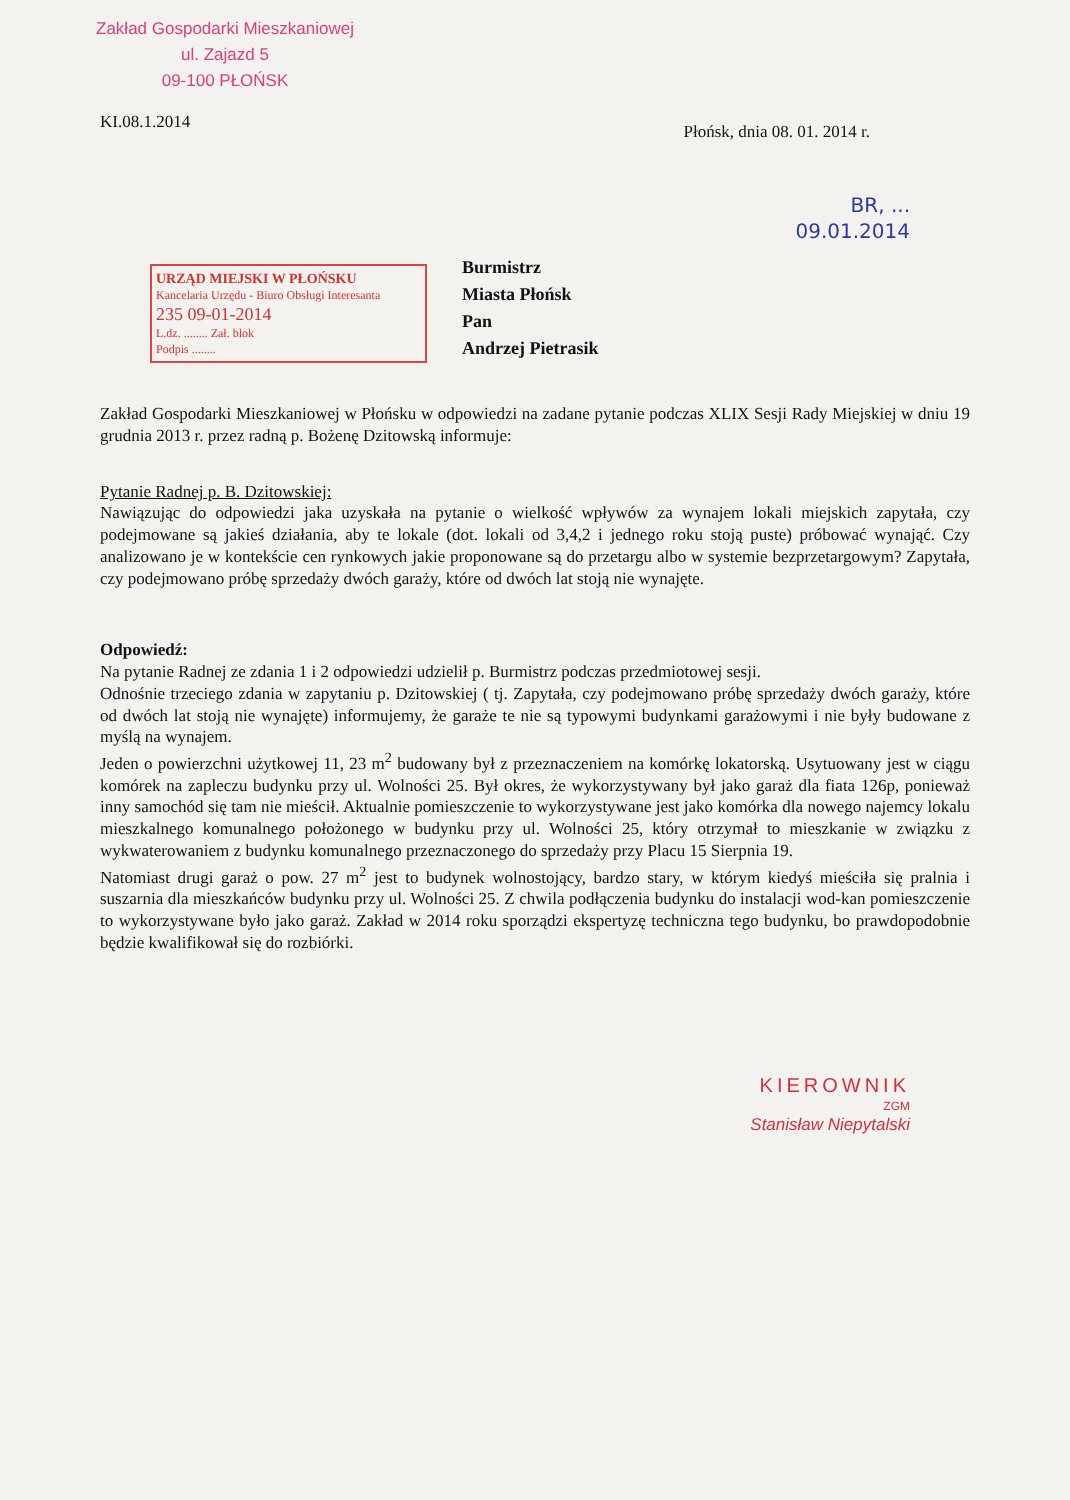Zakład Gospodarki Mieszkaniowej
ul. Zajazd 5
09-100 PŁOŃSK
KI.08.1.2014 Płońsk, dnia 08. 01. 2014 r.
BR, ...
09.01.2014
URZĄD MIEJSKI W PŁOŃSKU
Kancelaria Urzędu - Biuro Obsługi Interesanta
235 09-01-2014
L.dz. ........ Zał. blok
Podpis ........
Burmistrz
Miasta Płońsk
Pan
Andrzej Pietrasik
Zakład Gospodarki Mieszkaniowej w Płońsku w odpowiedzi na zadane pytanie podczas XLIX Sesji Rady Miejskiej w dniu 19 grudnia 2013 r. przez radną p. Bożenę Dzitowską informuje:
Pytanie Radnej p. B. Dzitowskiej:
Nawiązując do odpowiedzi jaka uzyskała na pytanie o wielkość wpływów za wynajem lokali miejskich zapytała, czy podejmowane są jakieś działania, aby te lokale (dot. lokali od 3,4,2 i jednego roku stoją puste) próbować wynająć. Czy analizowano je w kontekście cen rynkowych jakie proponowane są do przetargu albo w systemie bezprzetargowym? Zapytała, czy podejmowano próbę sprzedaży dwóch garaży, które od dwóch lat stoją nie wynajęte.
Odpowiedź:
Na pytanie Radnej ze zdania 1 i 2 odpowiedzi udzielił p. Burmistrz podczas przedmiotowej sesji.
Odnośnie trzeciego zdania w zapytaniu p. Dzitowskiej ( tj. Zapytała, czy podejmowano próbę sprzedaży dwóch garaży, które od dwóch lat stoją nie wynajęte) informujemy, że garaże te nie są typowymi budynkami garażowymi i nie były budowane z myślą na wynajem.
Jeden o powierzchni użytkowej 11, 23 m<sup>2</sup> budowany był z przeznaczeniem na komórkę lokatorską. Usytuowany jest w ciągu komórek na zapleczu budynku przy ul. Wolności 25. Był okres, że wykorzystywany był jako garaż dla fiata 126p, ponieważ inny samochód się tam nie mieścił. Aktualnie pomieszczenie to wykorzystywane jest jako komórka dla nowego najemcy lokalu mieszkalnego komunalnego położonego w budynku przy ul. Wolności 25, który otrzymał to mieszkanie w związku z wykwaterowaniem z budynku komunalnego przeznaczonego do sprzedaży przy Placu 15 Sierpnia 19.
Natomiast drugi garaż o pow. 27 m<sup>2</sup> jest to budynek wolnostojący, bardzo stary, w którym kiedyś mieściła się pralnia i suszarnia dla mieszkańców budynku przy ul. Wolności 25. Z chwila podłączenia budynku do instalacji wod-kan pomieszczenie to wykorzystywane było jako garaż. Zakład w 2014 roku sporządzi ekspertyzę techniczna tego budynku, bo prawdopodobnie będzie kwalifikował się do rozbiórki.
KIEROWNIK
ZGM
Stanisław Niepytalski